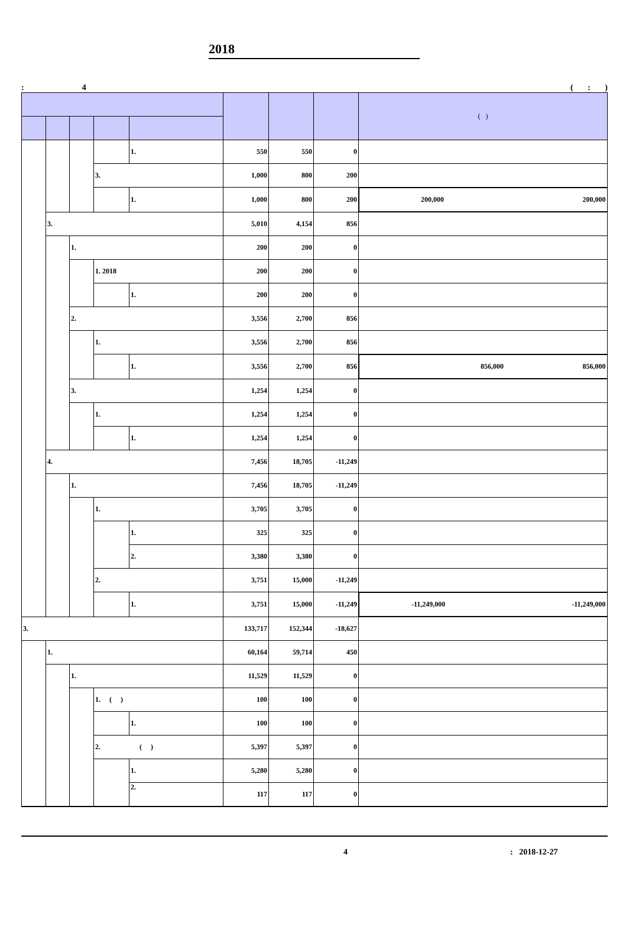2018
: 4 ( : )
| | | | | | | | | ( ) |
| --- | --- | --- | --- | --- | --- | --- | --- | --- |
| | | | | 1. | 550 | 550 | 0 | |
| | | | 3. | | 1,000 | 800 | 200 | |
| | | | | 1. | 1,000 | 800 | 200 | 200,000 200,000 |
| | 3. | | | | 5,010 | 4,154 | 856 | |
| | | 1. | | | 200 | 200 | 0 | |
| | | | 1. 2018 | | 200 | 200 | 0 | |
| | | | | 1. | 200 | 200 | 0 | |
| | | 2. | | | 3,556 | 2,700 | 856 | |
| | | | 1. | | 3,556 | 2,700 | 856 | |
| | | | | 1. | 3,556 | 2,700 | 856 | 856,000 856,000 |
| | | 3. | | | 1,254 | 1,254 | 0 | |
| | | | 1. | | 1,254 | 1,254 | 0 | |
| | | | | 1. | 1,254 | 1,254 | 0 | |
| | 4. | | | | 7,456 | 18,705 | -11,249 | |
| | | 1. | | | 7,456 | 18,705 | -11,249 | |
| | | | 1. | | 3,705 | 3,705 | 0 | |
| | | | | 1. | 325 | 325 | 0 | |
| | | | | 2. | 3,380 | 3,380 | 0 | |
| | | | 2. | | 3,751 | 15,000 | -11,249 | |
| | | | | 1. | 3,751 | 15,000 | -11,249 | -11,249,000 -11,249,000 |
| 3. | | | | | 133,717 | 152,344 | -18,627 | |
| | 1. | | | | 60,164 | 59,714 | 450 | |
| | | 1. | | | 11,529 | 11,529 | 0 | |
| | | | 1. ( ) | | 100 | 100 | 0 | |
| | | | | 1. | 100 | 100 | 0 | |
| | | | 2. ( ) | | 5,397 | 5,397 | 0 | |
| | | | | 1. | 5,280 | 5,280 | 0 | |
| | | | | 2. | 117 | 117 | 0 | |
4: 2018-12-27